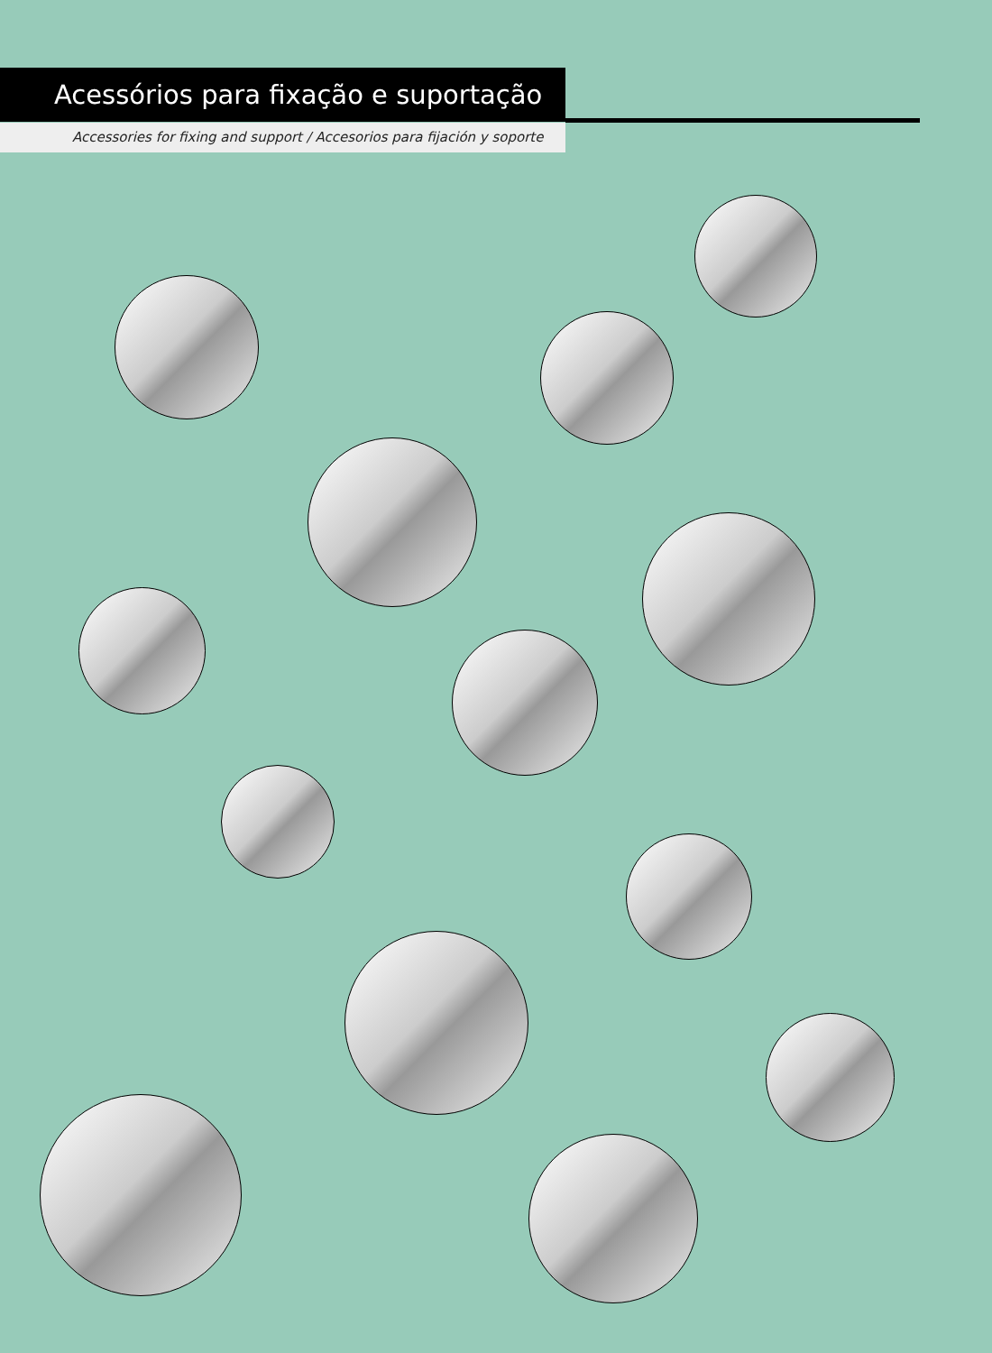Acessórios para fixação e suportação
Accessories for fixing and support / Accesorios para fijación y soporte